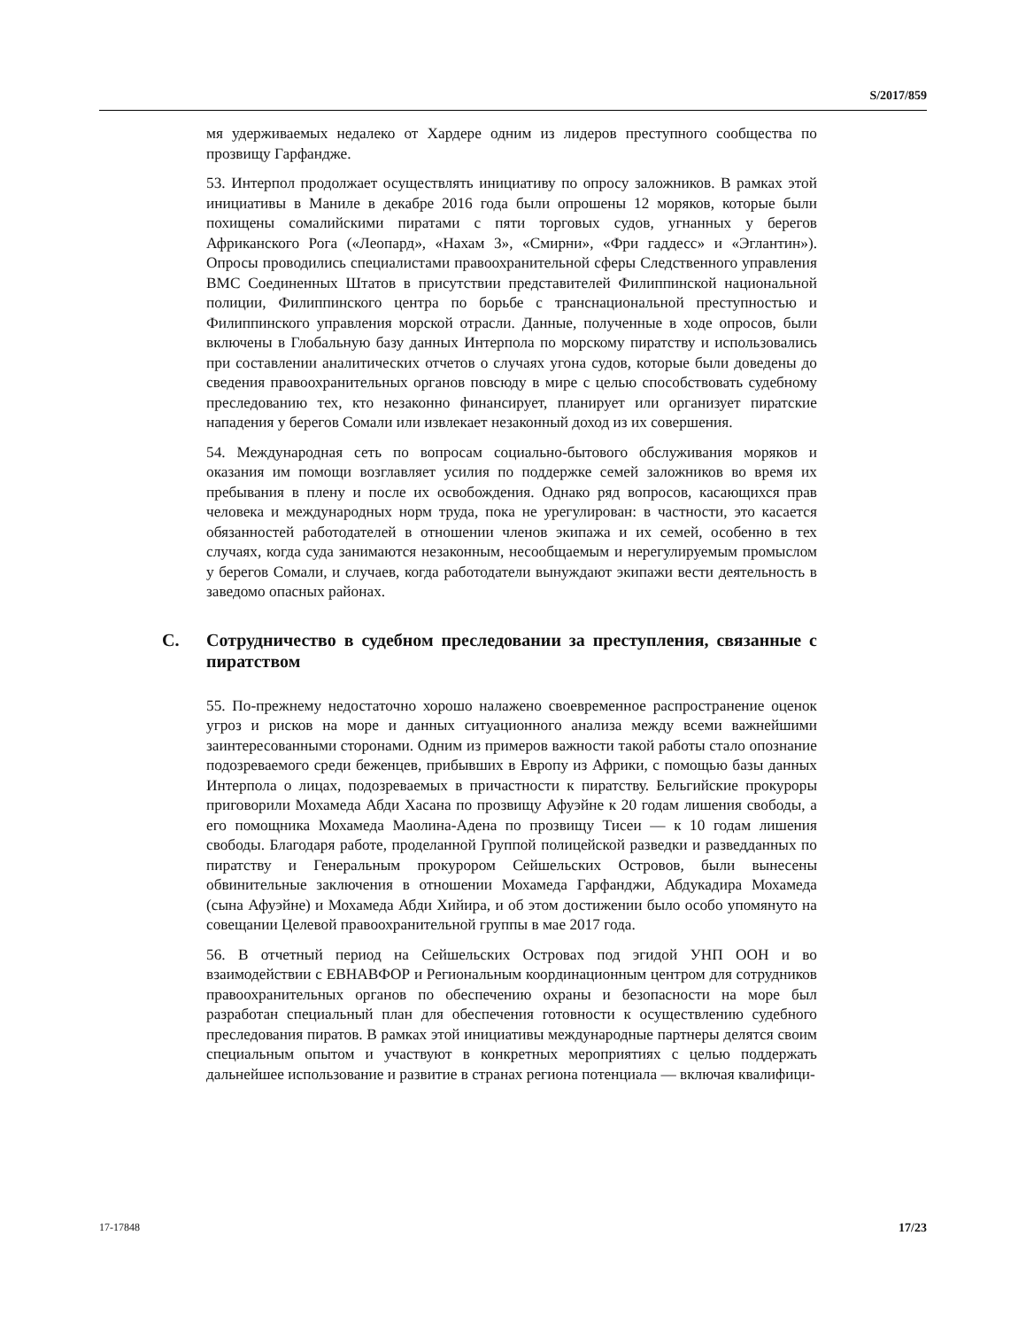S/2017/859
мя удерживаемых недалеко от Хардере одним из лидеров преступного сообщества по прозвищу Гарфандже.
53. Интерпол продолжает осуществлять инициативу по опросу заложников. В рамках этой инициативы в Маниле в декабре 2016 года были опрошены 12 моряков, которые были похищены сомалийскими пиратами с пяти торговых судов, угнанных у берегов Африканского Рога («Леопард», «Нахам 3», «Смирни», «Фри гаддесс» и «Эглантин»). Опросы проводились специалистами правоохранительной сферы Следственного управления ВМС Соединенных Штатов в присутствии представителей Филиппинской национальной полиции, Филиппинского центра по борьбе с транснациональной преступностью и Филиппинского управления морской отрасли. Данные, полученные в ходе опросов, были включены в Глобальную базу данных Интерпола по морскому пиратству и использовались при составлении аналитических отчетов о случаях угона судов, которые были доведены до сведения правоохранительных органов повсюду в мире с целью способствовать судебному преследованию тех, кто незаконно финансирует, планирует или организует пиратские нападения у берегов Сомали или извлекает незаконный доход из их совершения.
54. Международная сеть по вопросам социально-бытового обслуживания моряков и оказания им помощи возглавляет усилия по поддержке семей заложников во время их пребывания в плену и после их освобождения. Однако ряд вопросов, касающихся прав человека и международных норм труда, пока не урегулирован: в частности, это касается обязанностей работодателей в отношении членов экипажа и их семей, особенно в тех случаях, когда суда занимаются незаконным, несообщаемым и нерегулируемым промыслом у берегов Сомали, и случаев, когда работодатели вынуждают экипажи вести деятельность в заведомо опасных районах.
C. Сотрудничество в судебном преследовании за преступления, связанные с пиратством
55. По-прежнему недостаточно хорошо налажено своевременное распространение оценок угроз и рисков на море и данных ситуационного анализа между всеми важнейшими заинтересованными сторонами. Одним из примеров важности такой работы стало опознание подозреваемого среди беженцев, прибывших в Европу из Африки, с помощью базы данных Интерпола о лицах, подозреваемых в причастности к пиратству. Бельгийские прокуроры приговорили Мохамеда Абди Хасана по прозвищу Афуэйне к 20 годам лишения свободы, а его помощника Мохамеда Маолина-Адена по прозвищу Тисеи — к 10 годам лишения свободы. Благодаря работе, проделанной Группой полицейской разведки и разведданных по пиратству и Генеральным прокурором Сейшельских Островов, были вынесены обвинительные заключения в отношении Мохамеда Гарфанджи, Абдукадира Мохамеда (сына Афуэйне) и Мохамеда Абди Хийира, и об этом достижении было особо упомянуто на совещании Целевой правоохранительной группы в мае 2017 года.
56. В отчетный период на Сейшельских Островах под эгидой УНП ООН и во взаимодействии с ЕВНАВФОР и Региональным координационным центром для сотрудников правоохранительных органов по обеспечению охраны и безопасности на море был разработан специальный план для обеспечения готовности к осуществлению судебного преследования пиратов. В рамках этой инициативы международные партнеры делятся своим специальным опытом и участвуют в конкретных мероприятиях с целью поддержать дальнейшее использование и развитие в странах региона потенциала — включая квалифици-
17-17848 17/23